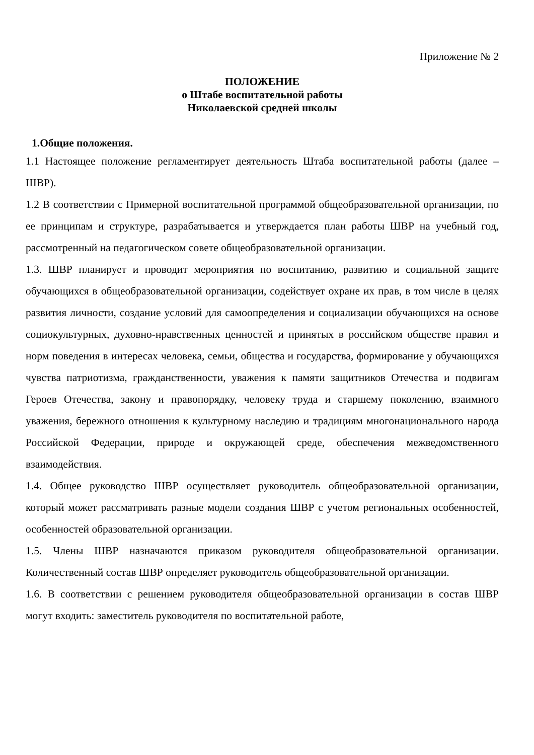Приложение № 2
ПОЛОЖЕНИЕ
о Штабе воспитательной работы
Николаевской средней школы
1.Общие положения.
1.1 Настоящее положение регламентирует деятельность Штаба воспитательной работы (далее – ШВР).
1.2 В соответствии с Примерной воспитательной программой общеобразовательной организации, по ее принципам и структуре, разрабатывается и утверждается план работы ШВР на учебный год, рассмотренный на педагогическом совете общеобразовательной организации.
1.3. ШВР планирует и проводит мероприятия по воспитанию, развитию и социальной защите обучающихся в общеобразовательной организации, содействует охране их прав, в том числе в целях развития личности, создание условий для самоопределения и социализации обучающихся на основе социокультурных, духовно-нравственных ценностей и принятых в российском обществе правил и норм поведения в интересах человека, семьи, общества и государства, формирование у обучающихся чувства патриотизма, гражданственности, уважения к памяти защитников Отечества и подвигам Героев Отечества, закону и правопорядку, человеку труда и старшему поколению, взаимного уважения, бережного отношения к культурному наследию и традициям многонационального народа Российской Федерации, природе и окружающей среде, обеспечения межведомственного взаимодействия.
1.4. Общее руководство ШВР осуществляет руководитель общеобразовательной организации, который может рассматривать разные модели создания ШВР с учетом региональных особенностей, особенностей образовательной организации.
1.5. Члены ШВР назначаются приказом руководителя общеобразовательной организации. Количественный состав ШВР определяет руководитель общеобразовательной организации.
1.6. В соответствии с решением руководителя общеобразовательной организации в состав ШВР могут входить: заместитель руководителя по воспитательной работе,